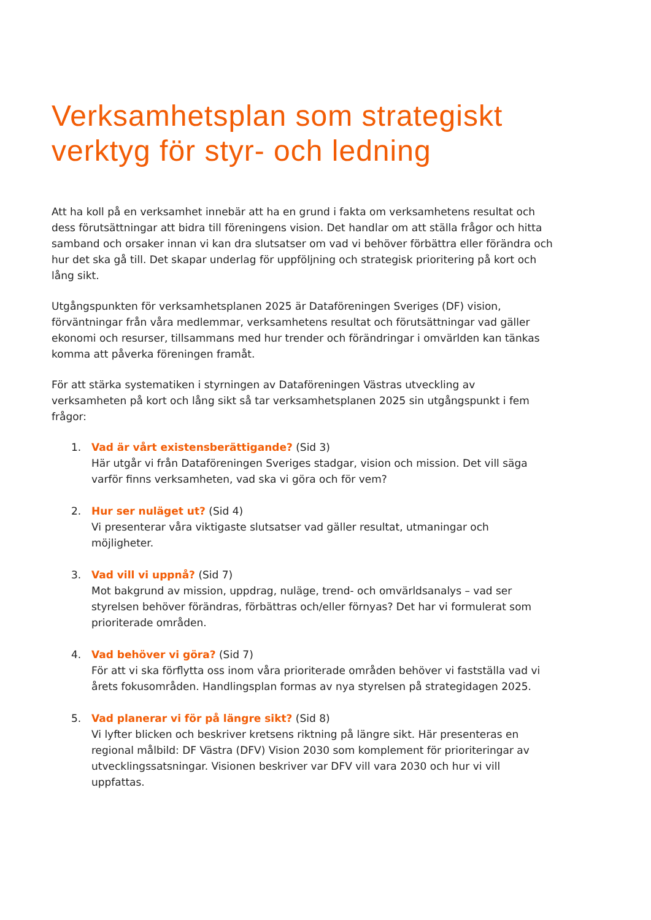Verksamhetsplan som strategiskt verktyg för styr- och ledning
Att ha koll på en verksamhet innebär att ha en grund i fakta om verksamhetens resultat och dess förutsättningar att bidra till föreningens vision. Det handlar om att ställa frågor och hitta samband och orsaker innan vi kan dra slutsatser om vad vi behöver förbättra eller förändra och hur det ska gå till. Det skapar underlag för uppföljning och strategisk prioritering på kort och lång sikt.
Utgångspunkten för verksamhetsplanen 2025 är Dataföreningen Sveriges (DF) vision, förväntningar från våra medlemmar, verksamhetens resultat och förutsättningar vad gäller ekonomi och resurser, tillsammans med hur trender och förändringar i omvärlden kan tänkas komma att påverka föreningen framåt.
För att stärka systematiken i styrningen av Dataföreningen Västras utveckling av verksamheten på kort och lång sikt så tar verksamhetsplanen 2025 sin utgångspunkt i fem frågor:
1. Vad är vårt existensberättigande? (Sid 3)
Här utgår vi från Dataföreningen Sveriges stadgar, vision och mission. Det vill säga varför finns verksamheten, vad ska vi göra och för vem?
2. Hur ser nuläget ut? (Sid 4)
Vi presenterar våra viktigaste slutsatser vad gäller resultat, utmaningar och möjligheter.
3. Vad vill vi uppnå? (Sid 7)
Mot bakgrund av mission, uppdrag, nuläge, trend- och omvärldsanalys – vad ser styrelsen behöver förändras, förbättras och/eller förnyas? Det har vi formulerat som prioriterade områden.
4. Vad behöver vi göra? (Sid 7)
För att vi ska förflytta oss inom våra prioriterade områden behöver vi fastställa vad vi årets fokusområden. Handlingsplan formas av nya styrelsen på strategidagen 2025.
5. Vad planerar vi för på längre sikt? (Sid 8)
Vi lyfter blicken och beskriver kretsens riktning på längre sikt. Här presenteras en regional målbild: DF Västra (DFV) Vision 2030 som komplement för prioriteringar av utvecklingssatsningar. Visionen beskriver var DFV vill vara 2030 och hur vi vill uppfattas.